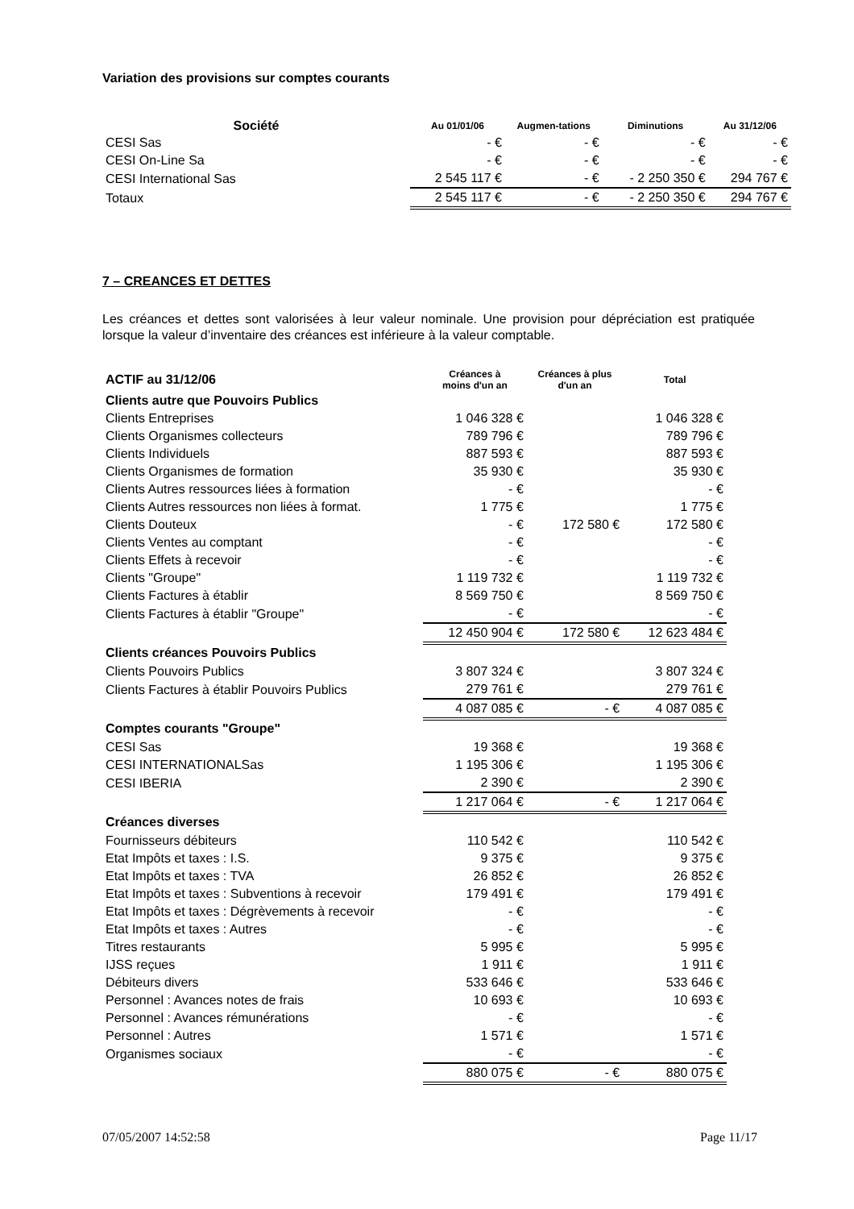Variation des provisions sur comptes courants
| Société | Au 01/01/06 | Augmen-tations | Diminutions | Au 31/12/06 |
| --- | --- | --- | --- | --- |
| CESI Sas | - € | - € | - € | - € |
| CESI On-Line Sa | - € | - € | - € | - € |
| CESI International Sas | 2 545 117 € | - € | - 2 250 350 € | 294 767 € |
| Totaux | 2 545 117 € | - € | - 2 250 350 € | 294 767 € |
7 – CREANCES ET DETTES
Les créances et dettes sont valorisées à leur valeur nominale. Une provision pour dépréciation est pratiquée lorsque la valeur d’inventaire des créances est inférieure à la valeur comptable.
| ACTIF au 31/12/06 | Créances à moins d'un an | Créances à plus d'un an | Total |
| Clients autre que Pouvoirs Publics | | | |
| Clients Entreprises | 1 046 328 € | | 1 046 328 € |
| Clients Organismes collecteurs | 789 796 € | | 789 796 € |
| Clients Individuels | 887 593 € | | 887 593 € |
| Clients Organismes de formation | 35 930 € | | 35 930 € |
| Clients Autres ressources liées à formation | - € | | - € |
| Clients Autres ressources non liées à format. | 1 775 € | | 1 775 € |
| Clients Douteux | - € | 172 580 € | 172 580 € |
| Clients Ventes au comptant | - € | | - € |
| Clients Effets à recevoir | - € | | - € |
| Clients "Groupe" | 1 119 732 € | | 1 119 732 € |
| Clients Factures à établir | 8 569 750 € | | 8 569 750 € |
| Clients Factures à établir "Groupe" | - € | | - € |
| | 12 450 904 € | 172 580 € | 12 623 484 € |
| Clients créances Pouvoirs Publics | | | |
| Clients Pouvoirs Publics | 3 807 324 € | | 3 807 324 € |
| Clients Factures à établir Pouvoirs Publics | 279 761 € | | 279 761 € |
| | 4 087 085 € | - € | 4 087 085 € |
| Comptes courants "Groupe" | | | |
| CESI Sas | 19 368 € | | 19 368 € |
| CESI INTERNATIONALSas | 1 195 306 € | | 1 195 306 € |
| CESI IBERIA | 2 390 € | | 2 390 € |
| | 1 217 064 € | - € | 1 217 064 € |
| Créances diverses | | | |
| Fournisseurs débiteurs | 110 542 € | | 110 542 € |
| Etat Impôts et taxes : I.S. | 9 375 € | | 9 375 € |
| Etat Impôts et taxes : TVA | 26 852 € | | 26 852 € |
| Etat Impôts et taxes : Subventions à recevoir | 179 491 € | | 179 491 € |
| Etat Impôts et taxes : Dégrèvements à recevoir | - € | | - € |
| Etat Impôts et taxes : Autres | - € | | - € |
| Titres restaurants | 5 995 € | | 5 995 € |
| IJSS reçues | 1 911 € | | 1 911 € |
| Débiteurs divers | 533 646 € | | 533 646 € |
| Personnel : Avances notes de frais | 10 693 € | | 10 693 € |
| Personnel : Avances rémunérations | - € | | - € |
| Personnel : Autres | 1 571 € | | 1 571 € |
| Organismes sociaux | - € | | - € |
| | 880 075 € | - € | 880 075 € |
07/05/2007 14:52:58 Page 11/17